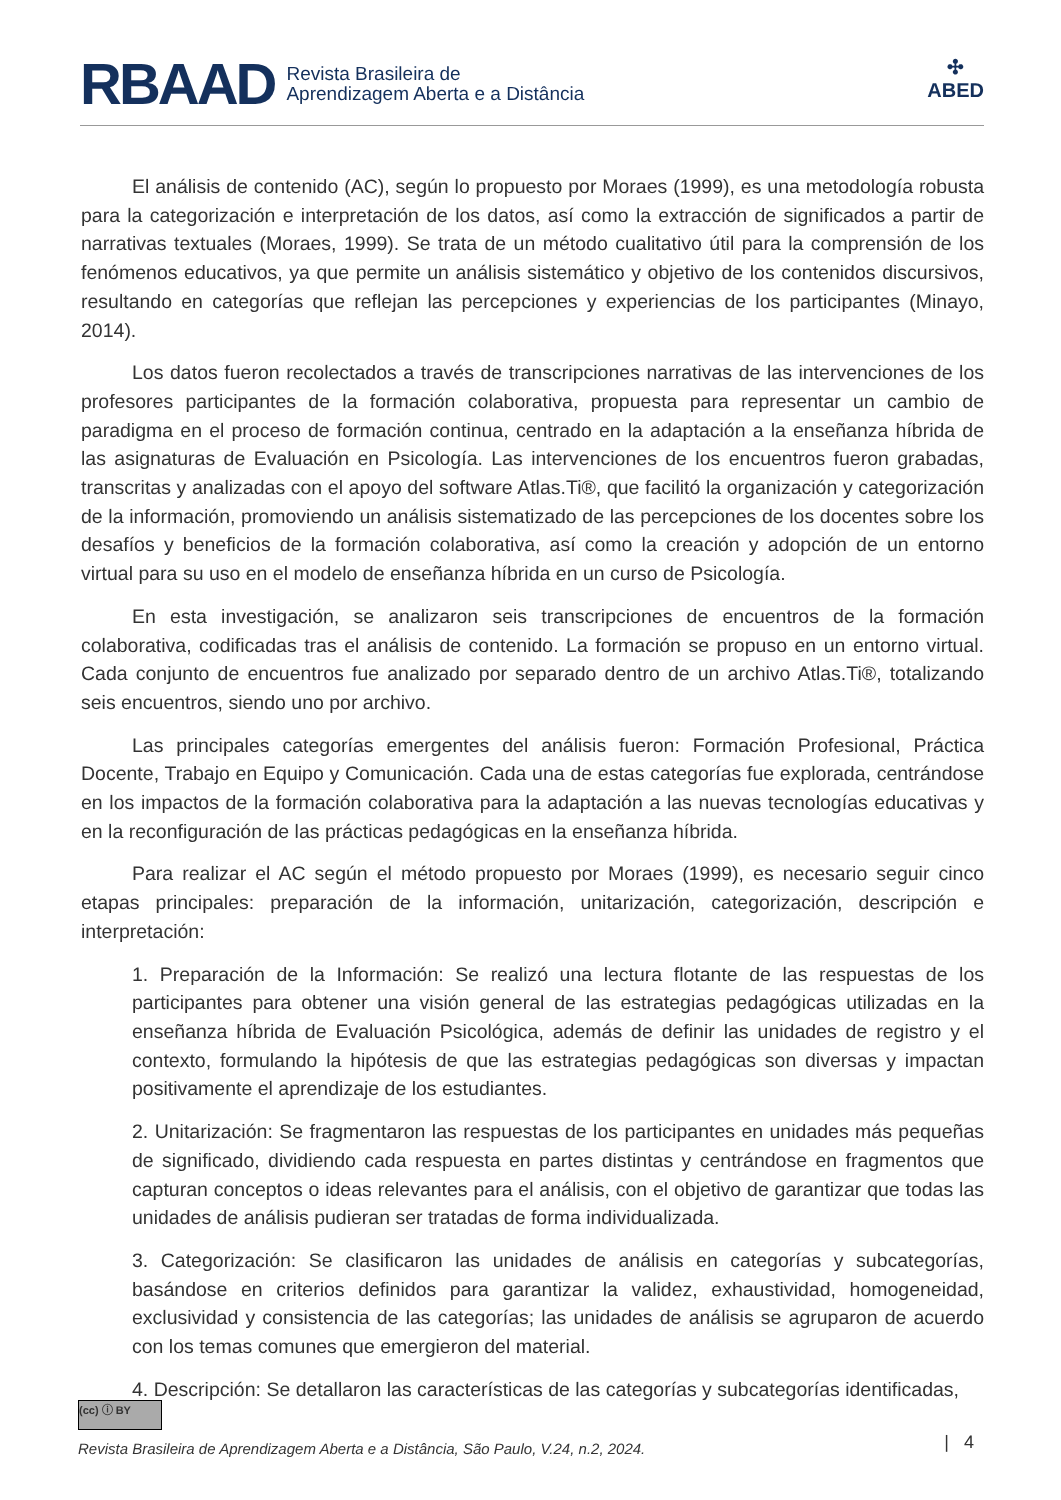RBAAD Revista Brasileira de
Aprendizagem Aberta e a Distância
✣
ABED
El análisis de contenido (AC), según lo propuesto por Moraes (1999), es una metodología robusta para la categorización e interpretación de los datos, así como la extracción de significados a partir de narrativas textuales (Moraes, 1999). Se trata de un método cualitativo útil para la comprensión de los fenómenos educativos, ya que permite un análisis sistemático y objetivo de los contenidos discursivos, resultando en categorías que reflejan las percepciones y experiencias de los participantes (Minayo, 2014).
Los datos fueron recolectados a través de transcripciones narrativas de las intervenciones de los profesores participantes de la formación colaborativa, propuesta para representar un cambio de paradigma en el proceso de formación continua, centrado en la adaptación a la enseñanza híbrida de las asignaturas de Evaluación en Psicología. Las intervenciones de los encuentros fueron grabadas, transcritas y analizadas con el apoyo del software Atlas.Ti®, que facilitó la organización y categorización de la información, promoviendo un análisis sistematizado de las percepciones de los docentes sobre los desafíos y beneficios de la formación colaborativa, así como la creación y adopción de un entorno virtual para su uso en el modelo de enseñanza híbrida en un curso de Psicología.
En esta investigación, se analizaron seis transcripciones de encuentros de la formación colaborativa, codificadas tras el análisis de contenido. La formación se propuso en un entorno virtual. Cada conjunto de encuentros fue analizado por separado dentro de un archivo Atlas.Ti®, totalizando seis encuentros, siendo uno por archivo.
Las principales categorías emergentes del análisis fueron: Formación Profesional, Práctica Docente, Trabajo en Equipo y Comunicación. Cada una de estas categorías fue explorada, centrándose en los impactos de la formación colaborativa para la adaptación a las nuevas tecnologías educativas y en la reconfiguración de las prácticas pedagógicas en la enseñanza híbrida.
Para realizar el AC según el método propuesto por Moraes (1999), es necesario seguir cinco etapas principales: preparación de la información, unitarización, categorización, descripción e interpretación:
1. Preparación de la Información: Se realizó una lectura flotante de las respuestas de los participantes para obtener una visión general de las estrategias pedagógicas utilizadas en la enseñanza híbrida de Evaluación Psicológica, además de definir las unidades de registro y el contexto, formulando la hipótesis de que las estrategias pedagógicas son diversas y impactan positivamente el aprendizaje de los estudiantes.
2. Unitarización: Se fragmentaron las respuestas de los participantes en unidades más pequeñas de significado, dividiendo cada respuesta en partes distintas y centrándose en fragmentos que capturan conceptos o ideas relevantes para el análisis, con el objetivo de garantizar que todas las unidades de análisis pudieran ser tratadas de forma individualizada.
3. Categorización: Se clasificaron las unidades de análisis en categorías y subcategorías, basándose en criterios definidos para garantizar la validez, exhaustividad, homogeneidad, exclusividad y consistencia de las categorías; las unidades de análisis se agruparon de acuerdo con los temas comunes que emergieron del material.
4. Descripción: Se detallaron las características de las categorías y subcategorías identificadas,
(cc) ⓘ BY
Revista Brasileira de Aprendizagem Aberta e a Distância, São Paulo, V.24, n.2, 2024.
| 4